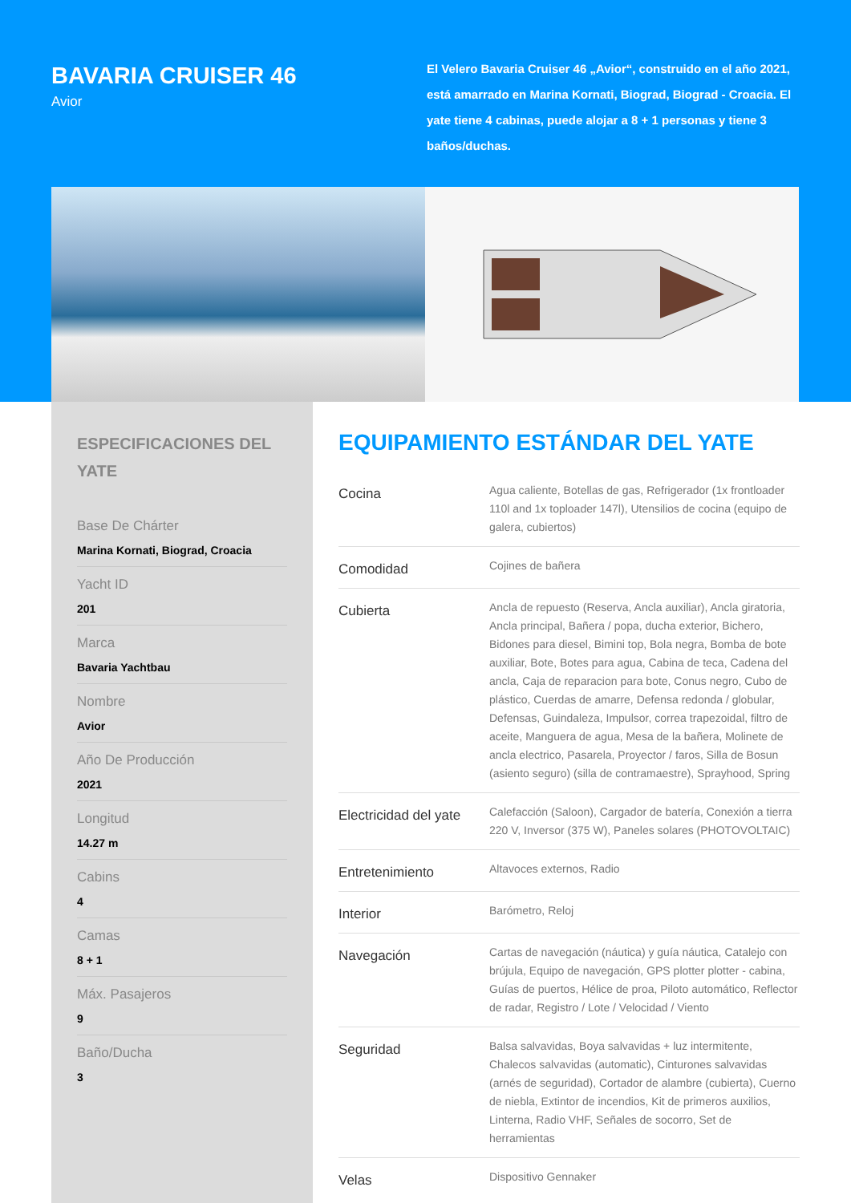BAVARIA CRUISER 46
Avior
El Velero Bavaria Cruiser 46 „Avior“, construido en el año 2021, está amarrado en Marina Kornati, Biograd, Biograd - Croacia. El yate tiene 4 cabinas, puede alojar a 8 + 1 personas y tiene 3 baños/duchas.
ESPECIFICACIONES DEL YATE
Base De Chárter
Marina Kornati, Biograd, Croacia
Yacht ID
201
Marca
Bavaria Yachtbau
Nombre
Avior
Año De Producción
2021
Longitud
14.27 m
Cabins
4
Camas
8 + 1
Máx. Pasajeros
9
Baño/Ducha
3
EQUIPAMIENTO ESTÁNDAR DEL YATE
| Cocina | Agua caliente, Botellas de gas, Refrigerador (1x frontloader 110l and 1x toploader 147l), Utensilios de cocina (equipo de galera, cubiertos) |
| Comodidad | Cojines de bañera |
| Cubierta | Ancla de repuesto (Reserva, Ancla auxiliar), Ancla giratoria, Ancla principal, Bañera / popa, ducha exterior, Bichero, Bidones para diesel, Bimini top, Bola negra, Bomba de bote auxiliar, Bote, Botes para agua, Cabina de teca, Cadena del ancla, Caja de reparacion para bote, Conus negro, Cubo de plástico, Cuerdas de amarre, Defensa redonda / globular, Defensas, Guindaleza, Impulsor, correa trapezoidal, filtro de aceite, Manguera de agua, Mesa de la bañera, Molinete de ancla electrico, Pasarela, Proyector / faros, Silla de Bosun (asiento seguro) (silla de contramaestre), Sprayhood, Spring |
| Electricidad del yate | Calefacción (Saloon), Cargador de batería, Conexión a tierra 220 V, Inversor (375 W), Paneles solares (PHOTOVOLTAIC) |
| Entretenimiento | Altavoces externos, Radio |
| Interior | Barómetro, Reloj |
| Navegación | Cartas de navegación (náutica) y guía náutica, Catalejo con brújula, Equipo de navegación, GPS plotter plotter - cabina, Guías de puertos, Hélice de proa, Piloto automático, Reflector de radar, Registro / Lote / Velocidad / Viento |
| Seguridad | Balsa salvavidas, Boya salvavidas + luz intermitente, Chalecos salvavidas (automatic), Cinturones salvavidas (arnés de seguridad), Cortador de alambre (cubierta), Cuerno de niebla, Extintor de incendios, Kit de primeros auxilios, Linterna, Radio VHF, Señales de socorro, Set de herramientas |
| Velas | Dispositivo Gennaker |